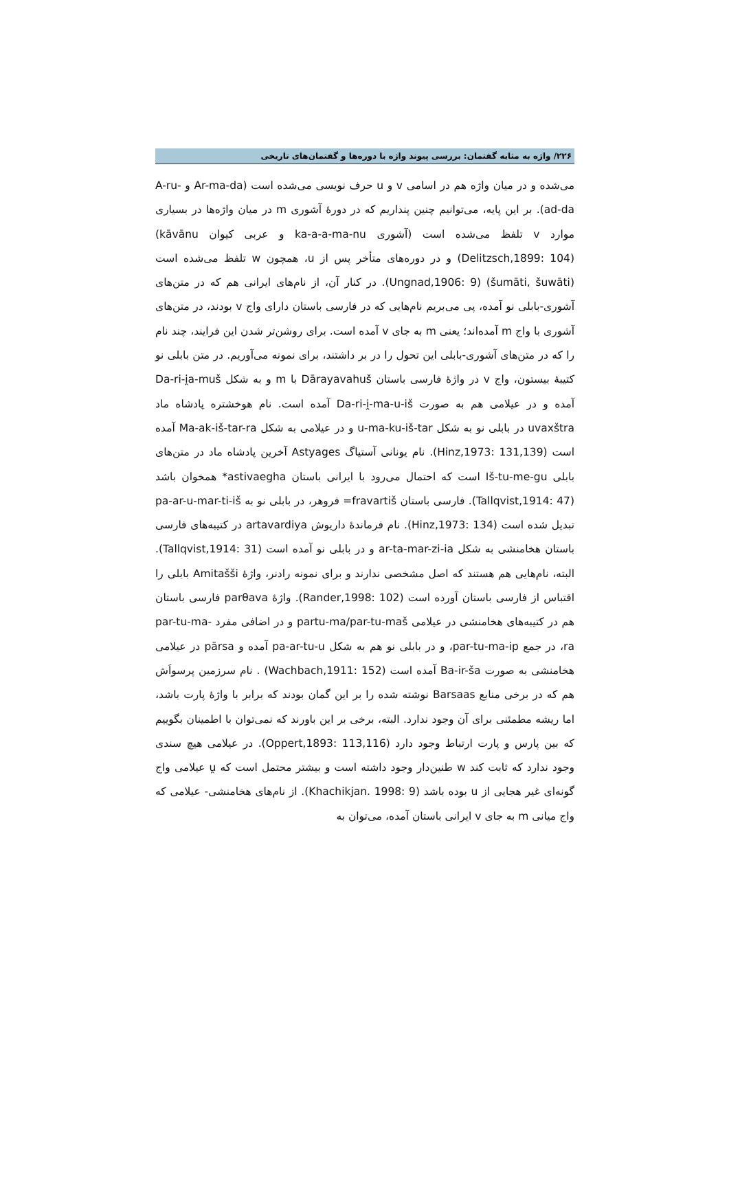۲۲۶/ واژه به مثابه گفتمان: بررسی پیوند واژه با دوره‌ها و گفتمان‌های تاریخی
می‌شده و در میان واژه هم در اسامی v و u حرف نویسی می‌شده است (Ar-ma-da و A-ru-ad-da). بر این پایه، می‌توانیم چنین پنداریم که در دورهٔ آشوری m در میان واژه‌ها در بسیاری موارد v تلفظ می‌شده است (آشوری ka-a-a-ma-nu و عربی کیوان kāvānu) (Delitzsch,1899: 104) و در دوره‌های متأخر پس از u، همچون w تلفظ می‌شده است (šumāti, šuwāti) (Ungnad,1906: 9). در کنار آن، از نام‌های ایرانی هم که در متن‌های آشوری-بابلی نو آمده، پی می‌بریم نام‌هایی که در فارسی باستان دارای واج v بودند، در متن‌های آشوری با واج m آمده‌اند؛ یعنی m به جای v آمده است. برای روشن‌تر شدن این فرایند، چند نام را که در متن‌های آشوری-بابلی این تحول را در بر داشتند، برای نمونه می‌آوریم. در متن بابلی نو کتیبهٔ بیستون، واج v در واژهٔ فارسی باستان Dārayavahuš با m و به شکل Da-ri-i̯a-muš آمده و در عیلامی هم به صورت Da-ri-i̯-ma-u-iš آمده است. نام هوخشتره پادشاه ماد uvaxštra در بابلی نو به شکل u-ma-ku-iš-tar و در عیلامی به شکل Ma-ak-iš-tar-ra آمده است (Hinz,1973: 131,139). نام یونانی آستیاگ Astyages آخرین پادشاه ماد در متن‌های بابلی Iš-tu-me-gu است که احتمال می‌رود با ایرانی باستان astivaegha* همخوان باشد (Tallqvist,1914: 47). فارسی باستان fravartiš= فروهر، در بابلی نو به pa-ar-u-mar-ti-iš تبدیل شده است (Hinz,1973: 134). نام فرماندهٔ داریوش artavardiya در کتیبه‌های فارسی باستان هخامنشی به شکل ar-ta-mar-zi-ia و در بابلی نو آمده است (Tallqvist,1914: 31). البته، نام‌هایی هم هستند که اصل مشخصی ندارند و برای نمونه رادنر، واژهٔ Amitašši بابلی را اقتباس از فارسی باستان آورده است (Rander,1998: 102). واژهٔ parθava فارسی باستان هم در کتیبه‌های هخامنشی در عیلامی partu-ma/par-tu-maš و در اضافی مفرد par-tu-ma-ra، در جمع par-tu-ma-ip، و در بابلی نو هم به شکل pa-ar-tu-u آمده و pārsa در عیلامی هخامنشی به صورت Ba-ir-ša آمده است (Wachbach,1911: 152) . نام سرزمین پرسواَش هم که در برخی منابع Barsaas نوشته شده را بر این گمان بودند که برابر با واژهٔ پارت باشد، اما ریشه مطمئنی برای آن وجود ندارد. البته، برخی بر این باورند که نمی‌توان با اطمینان بگوییم که بین پارس و پارت ارتباط وجود دارد (Oppert,1893: 113,116). در عیلامی هیچ سندی وجود ندارد که ثابت کند w طنین‌دار وجود داشته است و بیشتر محتمل است که u̯ عیلامی واج گونه‌ای غیر هجایی از u بوده باشد (Khachikjan. 1998: 9). از نام‌های هخامنشی- عیلامی که واج میانی m به جای v ایرانی باستان آمده، می‌توان به